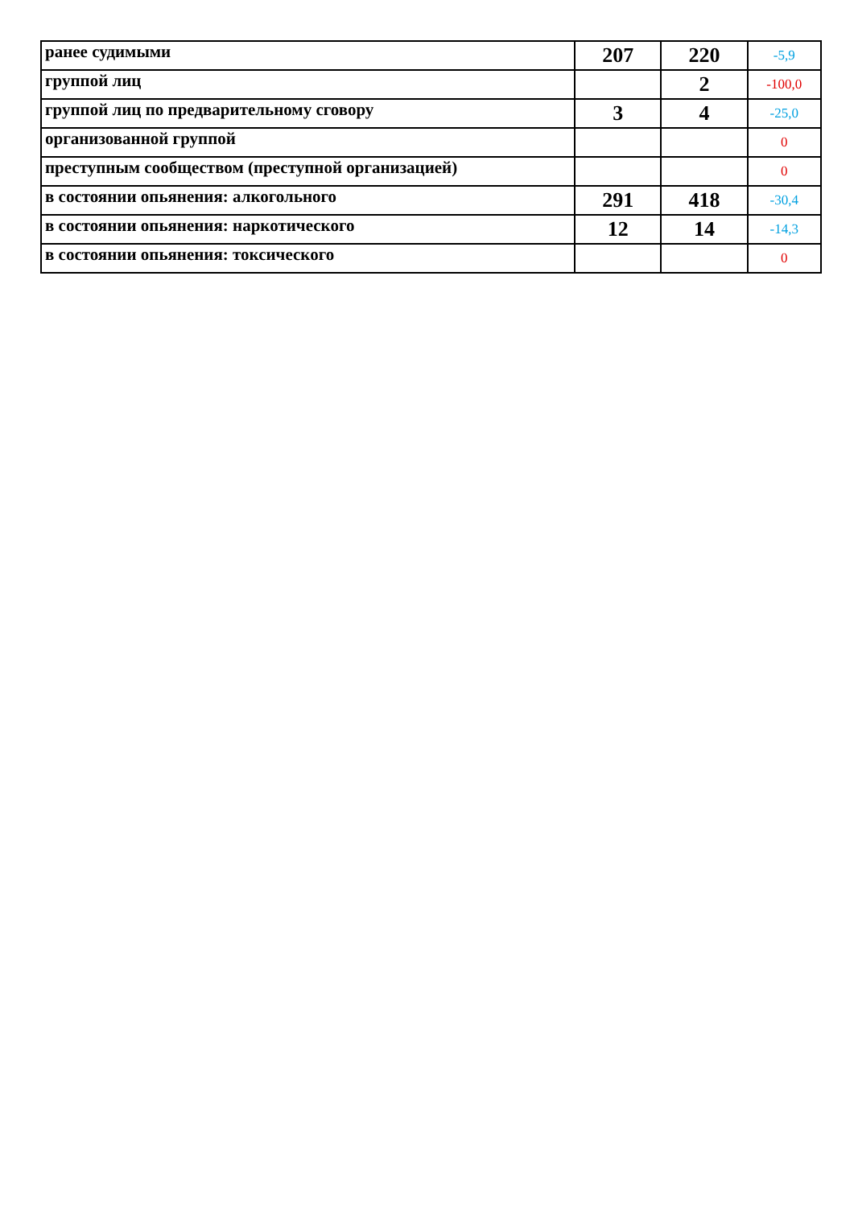| ранее судимыми | 207 | 220 | -5,9 |
| группой лиц | | 2 | -100,0 |
| группой лиц по предварительному сговору | 3 | 4 | -25,0 |
| организованной группой | | | 0 |
| преступным сообществом (преступной организацией) | | | 0 |
| в состоянии опьянения: алкогольного | 291 | 418 | -30,4 |
| в состоянии опьянения: наркотического | 12 | 14 | -14,3 |
| в состоянии опьянения: токсического | | | 0 |